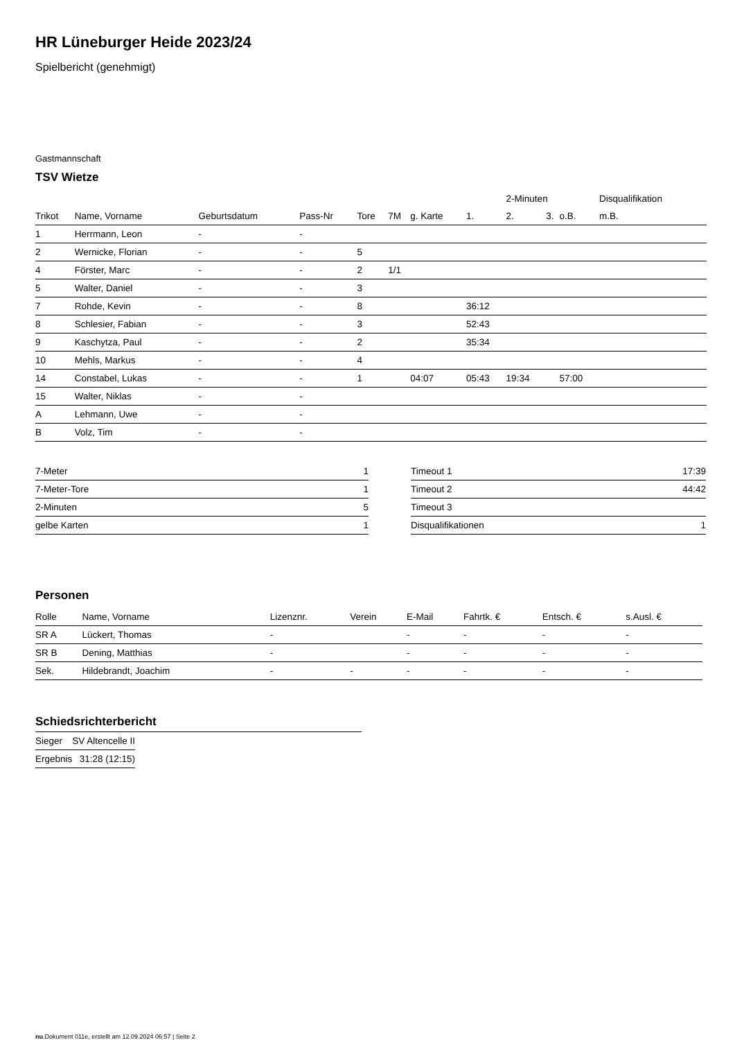HR Lüneburger Heide 2023/24
Spielbericht (genehmigt)
Gastmannschaft
TSV Wietze
| | | | | | | | | 2-Minuten | | | Disqualifikation |
| --- | --- | --- | --- | --- | --- | --- | --- | --- | --- | --- | --- |
| Trikot | Name, Vorname | Geburtsdatum | Pass-Nr | Tore | 7M | g. Karte | 1. | 2. | 3. | o.B. | m.B. |
| 1 | Herrmann, Leon | - | - | | | | | | | | |
| 2 | Wernicke, Florian | - | - | 5 | | | | | | | |
| 4 | Förster, Marc | - | - | 2 | 1/1 | | | | | | |
| 5 | Walter, Daniel | - | - | 3 | | | | | | | |
| 7 | Rohde, Kevin | - | - | 8 | | | 36:12 | | | | |
| 8 | Schlesier, Fabian | - | - | 3 | | | 52:43 | | | | |
| 9 | Kaschytza, Paul | - | - | 2 | | | 35:34 | | | | |
| 10 | Mehls, Markus | - | - | 4 | | | | | | | |
| 14 | Constabel, Lukas | - | - | 1 | | 04:07 | 05:43 | 19:34 | | 57:00 | |
| 15 | Walter, Niklas | - | - | | | | | | | | |
| A | Lehmann, Uwe | - | - | | | | | | | | |
| B | Volz, Tim | - | - | | | | | | | | |
| 7-Meter | 1 |
| 7-Meter-Tore | 1 |
| 2-Minuten | 5 |
| gelbe Karten | 1 |
| Timeout 1 | 17:39 |
| Timeout 2 | 44:42 |
| Timeout 3 | |
| Disqualifikationen | 1 |
Personen
| Rolle | Name, Vorname | Lizenznr. | Verein | E-Mail | Fahrtk. € | Entsch. € | s.Ausl. € |
| --- | --- | --- | --- | --- | --- | --- | --- |
| SR A | Lückert, Thomas | - | | - | - | - | - |
| SR B | Dening, Matthias | - | | - | - | - | - |
| Sek. | Hildebrandt, Joachim | - | - | - | - | - | - |
Schiedsrichterbericht
| Sieger | SV Altencelle II |
| Ergebnis | 31:28 (12:15) |
nu.Dokument 011e, erstellt am 12.09.2024 06:57 | Seite 2